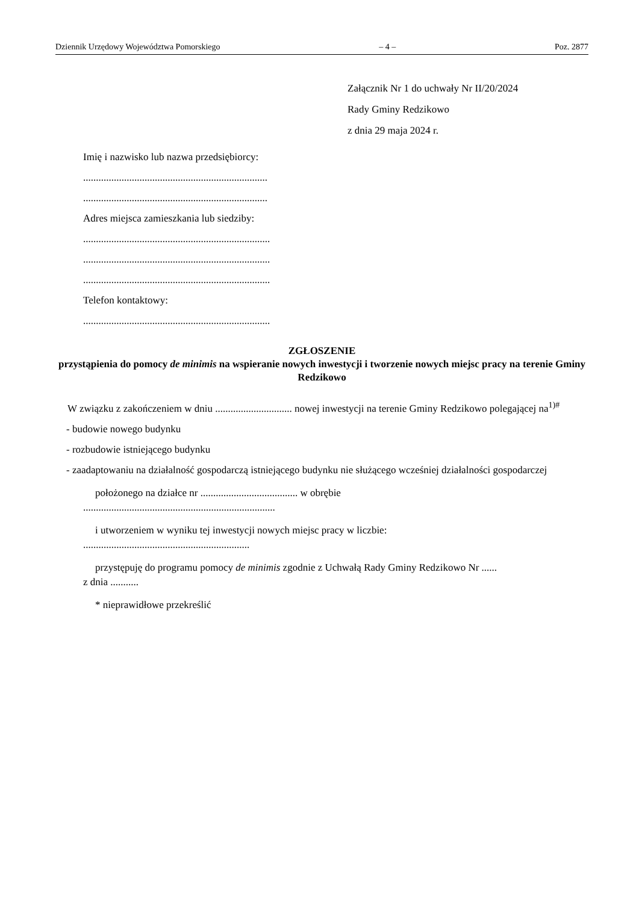Dziennik Urzędowy Województwa Pomorskiego – 4 – Poz. 2877
Załącznik Nr 1 do uchwały Nr II/20/2024
Rady Gminy Redzikowo
z dnia 29 maja 2024 r.
Imię i nazwisko lub nazwa przedsiębiorcy:
........................................................................
........................................................................
Adres miejsca zamieszkania lub siedziby:
.........................................................................
.........................................................................
.........................................................................
Telefon kontaktowy:
.........................................................................
ZGŁOSZENIE
przystąpienia do pomocy de minimis na wspieranie nowych inwestycji i tworzenie nowych miejsc pracy na terenie Gminy Redzikowo
W związku z zakończeniem w dniu .............................. nowej inwestycji na terenie Gminy Redzikowo polegającej na<sup>1)#</sup>
- budowie nowego budynku
- rozbudowie istniejącego budynku
- zaadaptowaniu na działalność gospodarczą istniejącego budynku nie służącego wcześniej działalności gospodarczej
położonego na działce nr ...................................... w obrębie
...........................................................................
i utworzeniem w wyniku tej inwestycji nowych miejsc pracy w liczbie:
.................................................................
przystępuję do programu pomocy de minimis zgodnie z Uchwałą Rady Gminy Redzikowo Nr ......
z dnia ...........
* nieprawidłowe przekreślić